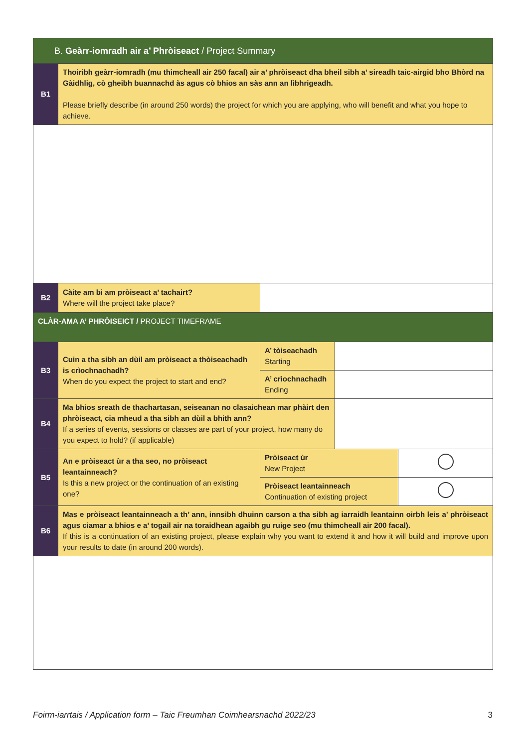| B. Geàrr-iomradh air a’ Phròiseact / Project Summary | | | | |
| B1 | Thoiribh geàrr-iomradh (mu thimcheall air 250 facal) air a’ phròiseact dha bheil sibh a’ sireadh taic-airgid bho Bhòrd na Gàidhlig, cò gheibh buannachd às agus cò bhios an sàs ann an lìbhrigeadh. Please briefly describe (in around 250 words) the project for which you are applying, who will benefit and what you hope to achieve. | | | |
| B2 | Càite am bi am pròiseact a’ tachairt? Where will the project take place? | | | |
| CLÀR-AMA A’ PHRÒISEICT / PROJECT TIMEFRAME | | | | |
| B3 | Cuin a tha sibh an dùil am pròiseact a thòiseachadh is crìochnachadh? When do you expect the project to start and end? | A’ tòiseachadh Starting | | |
| | | A’ crìochnachadh Ending | | |
| B4 | Ma bhios sreath de thachartasan, seiseanan no clasaichean mar phàirt den phròiseact, cia mheud a tha sibh an dùil a bhith ann? If a series of events, sessions or classes are part of your project, how many do you expect to hold? (if applicable) | | | |
| B5 | An e pròiseact ùr a tha seo, no pròiseact leantainneach? Is this a new project or the continuation of an existing one? | Pròiseact ùr New Project | | |
| | | Pròiseact leantainneach Continuation of existing project | | |
| B6 | Mas e pròiseact leantainneach a th’ ann, innsibh dhuinn carson a tha sibh ag iarraidh leantainn oirbh leis a' phròiseact agus ciamar a bhios e a’ togail air na toraidhean agaibh gu ruige seo (mu thimcheall air 200 facal). If this is a continuation of an existing project, please explain why you want to extend it and how it will build and improve upon your results to date (in around 200 words). | | | |
Foirm-iarrtais / Application form – Taic Freumhan Coimhearsnachd 2022/23 3